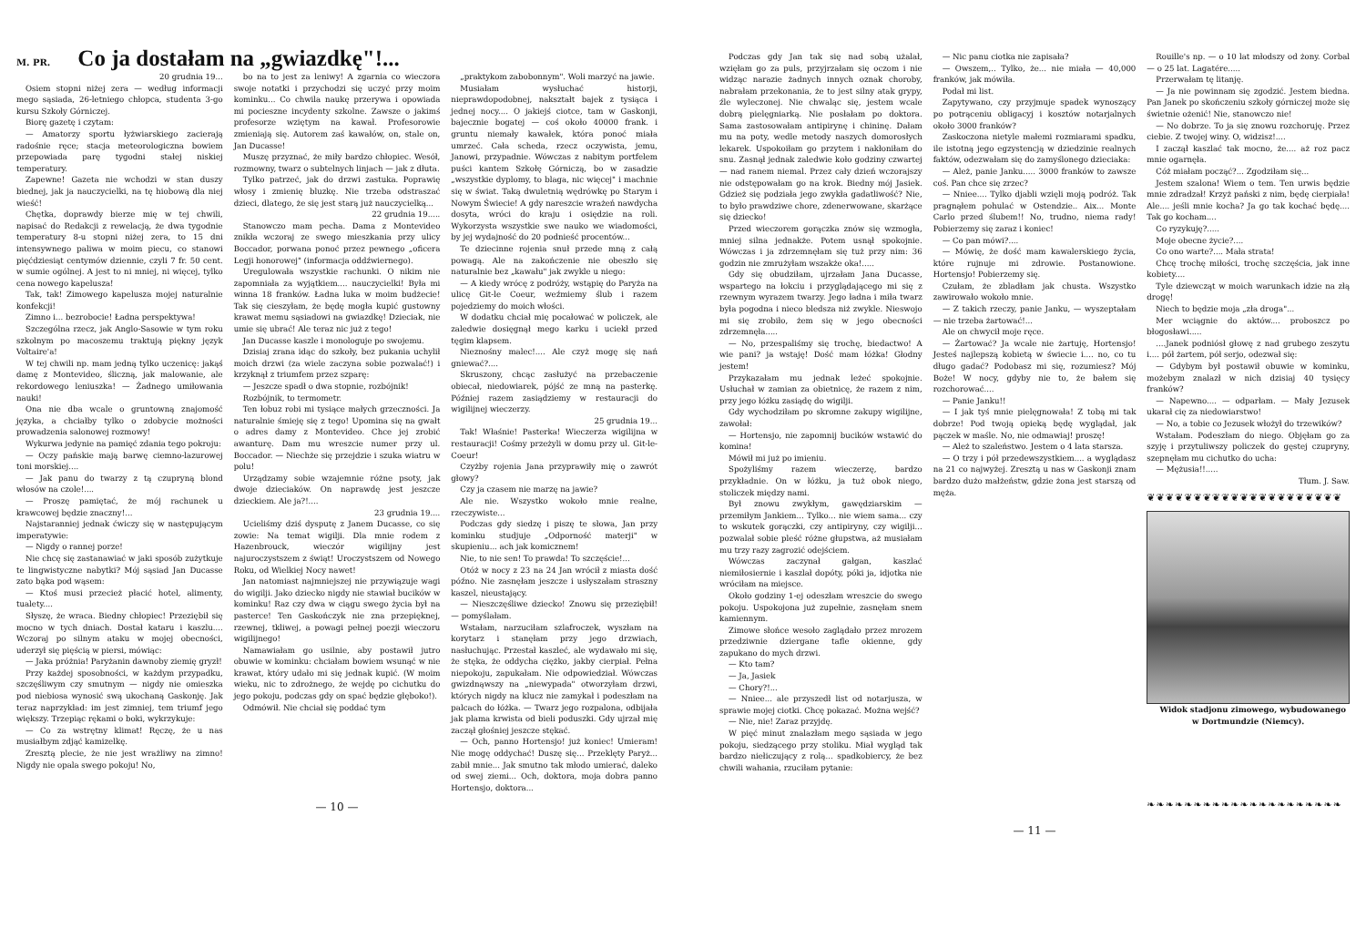M. PR.
Co ja dostałam na „gwiazdkę"!...
20 grudnia 19...
Osiem stopni niżej zera — według informacji mego sąsiada, 26-letniego chłopca, studenta 3-go kursu Szkoły Górniczej.
Biorę gazetę i czytam:
— Amatorzy sportu łyżwiarskiego zacierają radośnie ręce; stacja meteorologiczna bowiem przepowiada parę tygodni stałej niskiej temperatury.
Zapewne! Gazeta nie wchodzi w stan duszy biednej, jak ja nauczycielki, na tę hiobową dla niej wieść!
Chętka, doprawdy bierze mię w tej chwili, napisać do Redakcji z rewelacją, że dwa tygodnie temperatury 8-u stopni niżej zera, to 15 dni intensywnego paliwa w moim piecu, co stanowi pięćdziesiąt centymów dziennie, czyli 7 fr. 50 cent. w sumie ogólnej. A jest to ni mniej, ni więcej, tylko cena nowego kapelusza!
Tak, tak! Zimowego kapelusza mojej naturalnie konfekcji!
Zimno i... bezrobocie! Ładna perspektywa!
Szczególna rzecz, jak Anglo-Sasowie w tym roku szkolnym po macoszemu traktują piękny język Voltaire'a!
W tej chwili np. mam jedną tylko uczenicę: jakąś damę z Montevideo, śliczną, jak malowanie, ale rekordowego leniuszka! — Żadnego umiłowania nauki!
Ona nie dba wcale o gruntowną znajomość języka, a chciałby tylko o zdobycie możności prowadzenia salonowej rozmowy!
Wykurwa jedynie na pamięć zdania tego pokroju:
— Oczy pańskie mają barwę ciemno-lazurowej toni morskiej....
— Jak panu do twarzy z tą czupryną blond włosów na czole!....
— Proszę pamiętać, że mój rachunek u krawcowej będzie znaczny!...
Najstaranniej jednak ćwiczy się w następującym imperatywie:
— Nigdy o rannej porze!
Nie chcę się zastanawiać w jaki sposób zużytkuje te lingwistyczne nabytki? Mój sąsiad Jan Ducasse zato bąka pod wąsem:
— Ktoś musi przecież płacić hotel, alimenty, tualety....
Słyszę, że wraca. Biedny chłopiec! Przeziębił się mocno w tych dniach. Dostał kataru i kaszlu.... Wczoraj po silnym ataku w mojej obecności, uderzył się pięścią w piersi, mówiąc:
— Jaka próżnia! Paryżanin dawnoby ziemię gryzł!
Przy każdej sposobności, w każdym przypadku, szczęśliwym czy smutnym — nigdy nie omieszka pod niebiosa wynosić swą ukochaną Gaskonję. Jak teraz naprzykład: im jest zimniej, tem triumf jego większy. Trzepiąc rękami o boki, wykrzykuje:
— Co za wstrętny klimat! Ręczę, że u nas musiałbym zdjąć kamizelkę.
Zresztą plecie, że nie jest wrażliwy na zimno! Nigdy nie opala swego pokoju! No,
bo na to jest za leniwy! A zgarnia co wieczora swoje notatki i przychodzi się uczyć przy moim kominku... Co chwila naukę przerywa i opowiada mi pocieszne incydenty szkolne. Zawsze o jakimś profesorze wziętym na kawał. Profesorowie zmieniają się. Autorem zaś kawałów, on, stale on, Jan Ducasse!
Muszę przyznać, że miły bardzo chłopiec. Wesół, rozmowny, twarz o subtelnych linjach — jak z dłuta.
Tylko patrzeć, jak do drzwi zastuka. Poprawię włosy i zmienię bluzkę. Nie trzeba odstraszać dzieci, dlatego, że się jest starą już nauczycielką...
22 grudnia 19.....
Stanowczo mam pecha. Dama z Montevideo znikła wczoraj ze swego mieszkania przy ulicy Boccador, porwana ponoć przez pewnego „oficera Legji honorowej" (informacja oddźwiernego).
Uregulowała wszystkie rachunki. O nikim nie zapomniała za wyjątkiem.... nauczycielki! Była mi winna 18 franków. Ładna luka w moim budżecie! Tak się cieszyłam, że będę mogła kupić gustowny krawat memu sąsiadowi na gwiazdkę! Dzieciak, nie umie się ubrać! Ale teraz nic już z tego!
Jan Ducasse kaszle i monologuje po swojemu.
Dzisiaj zrana idąc do szkoły, bez pukania uchylił moich drzwi (za wiele zaczyna sobie pozwalać!) i krzyknął z triumfem przez szparę:
— Jeszcze spadł o dwa stopnie, rozbójnik!
Rozbójnik, to termometr.
Ten łobuz robi mi tysiące małych grzeczności. Ja naturalnie śmieję się z tego! Upomina się na gwałt o adres damy z Montevideo. Chce jej zrobić awanturę. Dam mu wreszcie numer przy ul. Boccador. — Niechże się przejdzie i szuka wiatru w polu!
Urządzamy sobie wzajemnie różne psoty, jak dwoje dzieciaków. On naprawdę jest jeszcze dzieckiem. Ale ja?!....
23 grudnia 19....
Ucieliśmy dziś dysputę z Janem Ducasse, co się zowie: Na temat wigilji. Dla mnie rodem z Hazenbrouck, wieczór wigilijny jest najuroczystszem z świąt! Uroczystszem od Nowego Roku, od Wielkiej Nocy nawet!
Jan natomiast najmniejszej nie przywiązuje wagi do wigilji. Jako dziecko nigdy nie stawiał bucików w kominku! Raz czy dwa w ciągu swego życia był na pasterce! Ten Gaskończyk nie zna przepięknej, rzewnej, tkliwej, a powagi pełnej poezji wieczoru wigilijnego!
Namawiałam go usilnie, aby postawił jutro obuwie w kominku: chciałam bowiem wsunąć w nie krawat, który udało mi się jednak kupić. (W moim wieku, nic to zdrożnego, że wejdę po cichutku do jego pokoju, podczas gdy on spać będzie głęboko!).
Odmówił. Nie chciał się poddać tym
„praktykom zabobonnym". Woli marzyć na jawie.
Musiałam wysłuchać historji, nieprawdopodobnej, nakształt bajek z tysiąca i jednej nocy.... O jakiejś ciotce, tam w Gaskonji, bajecznie bogatej — coś około 40000 frank. i gruntu niemały kawałek, która ponoć miała umrzeć. Cała scheda, rzecz oczywista, jemu, Janowi, przypadnie. Wówczas z nabitym portfelem puści kantem Szkołę Górniczą, bo w zasadzie „wszystkie dyplomy, to blaga, nic więcej" i machnie się w świat. Taką dwuletnią wędrówkę po Starym i Nowym Świecie! A gdy nareszcie wrażeń nawdycha dosyta, wróci do kraju i osiędzie na roli. Wykorzysta wszystkie swe nauko we wiadomości, by jej wydajność do 20 podnieść procentów...
Te dziecinne rojenia snuł przede mną z całą powagą. Ale na zakończenie nie obeszło się naturalnie bez „kawału" jak zwykle u niego:
— A kiedy wrócę z podróży, wstąpię do Paryża na ulicę Git-le Coeur, weźmiemy ślub i razem pojedziemy do moich włości.
W dodatku chciał mię pocałować w policzek, ale zaledwie dosięgnął mego karku i uciekł przed tęgim klapsem.
Nieznośny malec!.... Ale czyż mogę się nań gniewać?....
Skruszony, chcąc zasłużyć na przebaczenie obiecał, niedowiarek, pójść ze mną na pasterkę. Później razem zasiądziemy w restauracji do wigilijnej wieczerzy.
25 grudnia 19...
Tak! Właśnie! Pasterka! Wieczerza wigilijna w restauracji! Cośmy przeżyli w domu przy ul. Git-le-Coeur!
Czyżby rojenia Jana przyprawiły mię o zawrót głowy?
Czy ja czasem nie marzę na jawie?
Ale nie. Wszystko wokoło mnie realne, rzeczywiste...
Podczas gdy siedzę i piszę te słowa, Jan przy kominku studjuje „Odporność materji" w skupieniu... ach jak komicznem!
Nie, to nie sen! To prawda! To szczęście!...
Otóż w nocy z 23 na 24 Jan wrócił z miasta dość późno. Nie zasnęłam jeszcze i usłyszałam straszny kaszel, nieustający.
— Nieszczęśliwe dziecko! Znowu się przeziębił! — pomyślałam.
Wstałam, narzuciłam szlafroczek, wyszłam na korytarz i stanęłam przy jego drzwiach, nasłuchując. Przestał kaszleć, ale wydawało mi się, że stęka, że oddycha ciężko, jakby cierpiał. Pełna niepokoju, zapukałam. Nie odpowiedział. Wówczas gwizdnąwszy na „niewypada" otworzyłam drzwi, których nigdy na klucz nie zamykał i podeszłam na palcach do łóżka. — Twarz jego rozpalona, odbijała jak plama krwista od bieli poduszki. Gdy ujrzał mię zaczął głośniej jeszcze stękać.
— Och, panno Hortensjo! już koniec! Umieram! Nie mogę oddychać! Duszę się... Przeklęty Paryż... zabił mnie... Jak smutno tak młodo umierać, daleko od swej ziemi... Och, doktora, moja dobra panno Hortensjo, doktora...
— 10 —
Podczas gdy Jan tak się nad sobą użalał, wzięłam go za puls, przyjrzałam się oczom i nie widząc narazie żadnych innych oznak choroby, nabrałam przekonania, że to jest silny atak grypy, źle wyleczonej. Nie chwaląc się, jestem wcale dobrą pielęgniarką. Nie posłałam po doktora. Sama zastosowałam antipirynę i chininę. Dałam mu na poty, wedle metody naszych domorosłych lekarek. Uspokoiłam go przytem i nakłoniłam do snu. Zasnął jednak zaledwie koło godziny czwartej — nad ranem niemal. Przez cały dzień wczorajszy nie odstępowałam go na krok. Biedny mój Jasiek. Gdzież się podziała jego zwykła gadatliwość? Nie, to było prawdziwe chore, zdenerwowane, skarżące się dziecko!
Przed wieczorem gorączka znów się wzmogła, mniej silna jednakże. Potem usnął spokojnie. Wówczas i ja zdrzemnęłam się tuż przy nim: 36 godzin nie zmrużyłam wszakże oka!.....
Gdy się obudziłam, ujrzałam Jana Ducasse, wspartego na łokciu i przyglądającego mi się z rzewnym wyrazem twarzy. Jego ładna i miła twarz była pogodna i nieco bledsza niż zwykle. Nieswojo mi się zrobiło, żem się w jego obecności zdrzemnęła.....
— No, przespaliśmy się trochę, biedactwo! A wie pani? ja wstaję! Dość mam łóżka! Głodny jestem!
Przykazałam mu jednak leżeć spokojnie. Usłuchał w zamian za obietnicę, że razem z nim, przy jego łóżku zasiądę do wigilji.
Gdy wychodziłam po skromne zakupy wigilijne, zawołał:
— Hortensjo, nie zapomnij bucików wstawić do komina!
Mówił mi już po imieniu.
Spożyliśmy razem wieczerzę, bardzo przykładnie. On w łóżku, ja tuż obok niego, stoliczek między nami.
Był znowu zwykłym, gawędziarskim — przemiłym Jankiem... Tylko... nie wiem sama... czy to wskutek gorączki, czy antipiryny, czy wigilji... pozwalał sobie pleść różne głupstwa, aż musiałam mu trzy razy zagrozić odejściem.
Wówczas zaczynał gałgan, kaszlać niemiłosiernie i kaszlał dopóty, póki ja, idjotka nie wróciłam na miejsce.
Około godziny 1-ej odeszłam wreszcie do swego pokoju. Uspokojona już zupełnie, zasnęłam snem kamiennym.
Zimowe słońce wesoło zaglądało przez mrozem przedziwnie dziergane tafle okienne, gdy zapukano do mych drzwi.
— Kto tam?
— Ja, Jasiek
— Chory?!...
— Nniee... ale przyszedł list od notarjusza, w sprawie mojej ciotki. Chcę pokazać. Można wejść?
— Nie, nie! Zaraz przyjdę.
W pięć minut znalazłam mego sąsiada w jego pokoju, siedzącego przy stoliku. Miał wygląd tak bardzo niełiczujący z rolą... spadkobiercy, że bez chwili wahania, rzuciłam pytanie:
— Nic panu ciotka nie zapisała?
— Owszem,.. Tylko, że... nie miała — 40,000 franków, jak mówiła.
Podał mi list.
Zapytywano, czy przyjmuje spadek wynoszący po potrąceniu obligacyj i kosztów notarjalnych około 3000 franków?
Zaskoczona nietyle małemi rozmiarami spadku, ile istotną jego egzystencją w dziedzinie realnych faktów, odezwałam się do zamyślonego dzieciaka:
— Ależ, panie Janku..... 3000 franków to zawsze coś. Pan chce się zrzec?
— Nniee.... Tylko djabli wzięli moją podróż. Tak pragnąłem pohulać w Ostendzie.. Aix... Monte Carlo przed ślubem!! No, trudno, niema rady! Pobierzemy się zaraz i koniec!
— Co pan mówi?....
— Mówię, że dość mam kawalerskiego życia, które rujnuje mi zdrowie. Postanowione. Hortensjo! Pobierzemy się.
Czułam, że zbladłam jak chusta. Wszystko zawirowało wokoło mnie.
— Z takich rzeczy, panie Janku, — wyszeptałam — nie trzeba żartować!...
Ale on chwycił moje ręce.
— Żartować? Ja wcale nie żartuję, Hortensjo! Jesteś najlepszą kobietą w świecie i.... no, co tu długo gadać? Podobasz mi się, rozumiesz? Mój Boże! W nocy, gdyby nie to, że bałem się rozchorować....
— Panie Janku!!
— I jak tyś mnie pielęgnowała! Z tobą mi tak dobrze! Pod twoją opieką będę wyglądał, jak pączek w maśle. No, nie odmawiaj! proszę!
— Ależ to szaleństwo. Jestem o 4 lata starsza.
— O trzy i pół przedewszystkiem.... a wyglądasz na 21 co najwyżej. Zresztą u nas w Gaskonji znam bardzo dużo małżeństw, gdzie żona jest starszą od męża.
Rouille's np. — o 10 lat młodszy od żony. Corbal — o 25 lat. Lagatére.....
Przerwałam tę litanję.
— Ja nie powinnam się zgodzić. Jestem biedna. Pan Janek po skończeniu szkoły górniczej może się świetnie ożenić! Nie, stanowczo nie!
— No dobrze. To ja się znowu rozchoruję. Przez ciebie. Z twojej winy. O, widzisz!....
I zaczął kaszlać tak mocno, że.... aż roz pacz mnie ogarnęła.
Cóż miałam począć?... Zgodziłam się...
Jestem szalona! Wiem o tem. Ten urwis będzie mnie zdradzał! Krzyż pański z nim, będę cierpiała! Ale.... jeśli mnie kocha? Ja go tak kochać będę.... Tak go kocham....
Co ryzykuję?.....
Moje obecne życie?....
Co ono warte?.... Mała strata!
Chcę trochę miłości, trochę szczęścia, jak inne kobiety....
Tyle dziewcząt w moich warunkach idzie na złą drogę!
Niech to będzie moja „zła droga"...
Mer wciągnie do aktów.... proboszcz po błogosławi.....
....Janek podniósł głowę z nad grubego zeszytu i.... pół żartem, pół serjo, odezwał się:
— Gdybym był postawił obuwie w kominku, możebym znalazł w nich dzisiaj 40 tysięcy franków?
— Napewno.... — odparłam. — Mały Jezusek ukarał cię za niedowiarstwo!
— No, a tobie co Jezusek włożył do trzewików?
Wstałam. Podeszłam do niego. Objęłam go za szyję i przytuliwszy policzek do gęstej czupryny, szepnęłam mu cichutko do ucha:
— Mężusia!!.....
Tłum. J. Saw.
❦❦❦❦❦❦❦❦❦❦❦❦❦❦❦❦❦❦❦❦❦
Widok stadjonu zimowego, wybudowanego w Dortmundzie (Niemcy).
❧❧❧❧❧❧❧❧❧❧❧❧❧❧❧❧❧❧❧❧❧
— 11 —